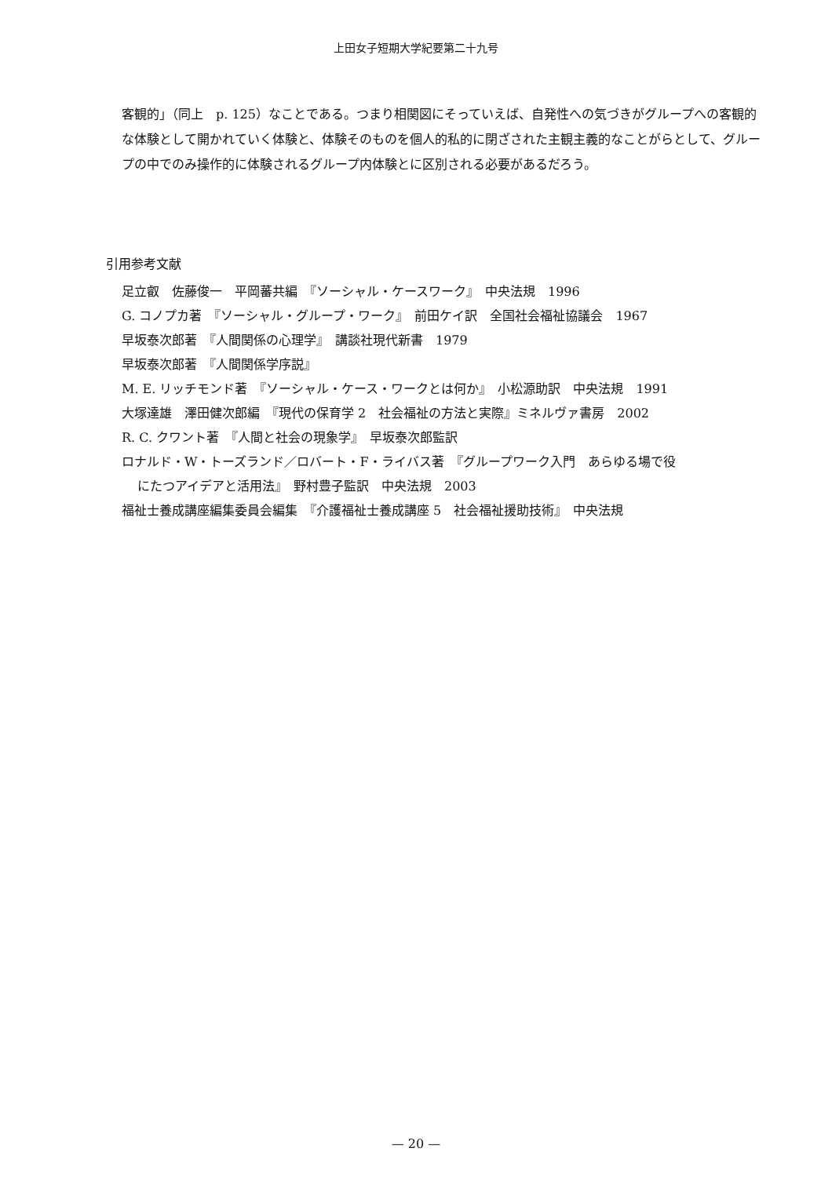上田女子短期大学紀要第二十九号
客観的」（同上　p. 125）なことである。つまり相関図にそっていえば、自発性への気づきがグループへの客観的な体験として開かれていく体験と、体験そのものを個人的私的に閉ざされた主観主義的なことがらとして、グループの中でのみ操作的に体験されるグループ内体験とに区別される必要があるだろう。
引用参考文献
足立叡　佐藤俊一　平岡蕃共編　『ソーシャル・ケースワーク』　中央法規　1996
G. コノプカ著　『ソーシャル・グループ・ワーク』　前田ケイ訳　全国社会福祉協議会　1967
早坂泰次郎著　『人間関係の心理学』　講談社現代新書　1979
早坂泰次郎著　『人間関係学序説』
M. E. リッチモンド著　『ソーシャル・ケース・ワークとは何か』　小松源助訳　中央法規　1991
大塚達雄　澤田健次郎編　『現代の保育学 2　社会福祉の方法と実際』ミネルヴァ書房　2002
R. C. クワント著　『人間と社会の現象学』　早坂泰次郎監訳
ロナルド・W・トーズランド／ロバート・F・ライバス著　『グループワーク入門　あらゆる場で役
にたつアイデアと活用法』　野村豊子監訳　中央法規　2003
福祉士養成講座編集委員会編集　『介護福祉士養成講座 5　社会福祉援助技術』　中央法規
— 20 —